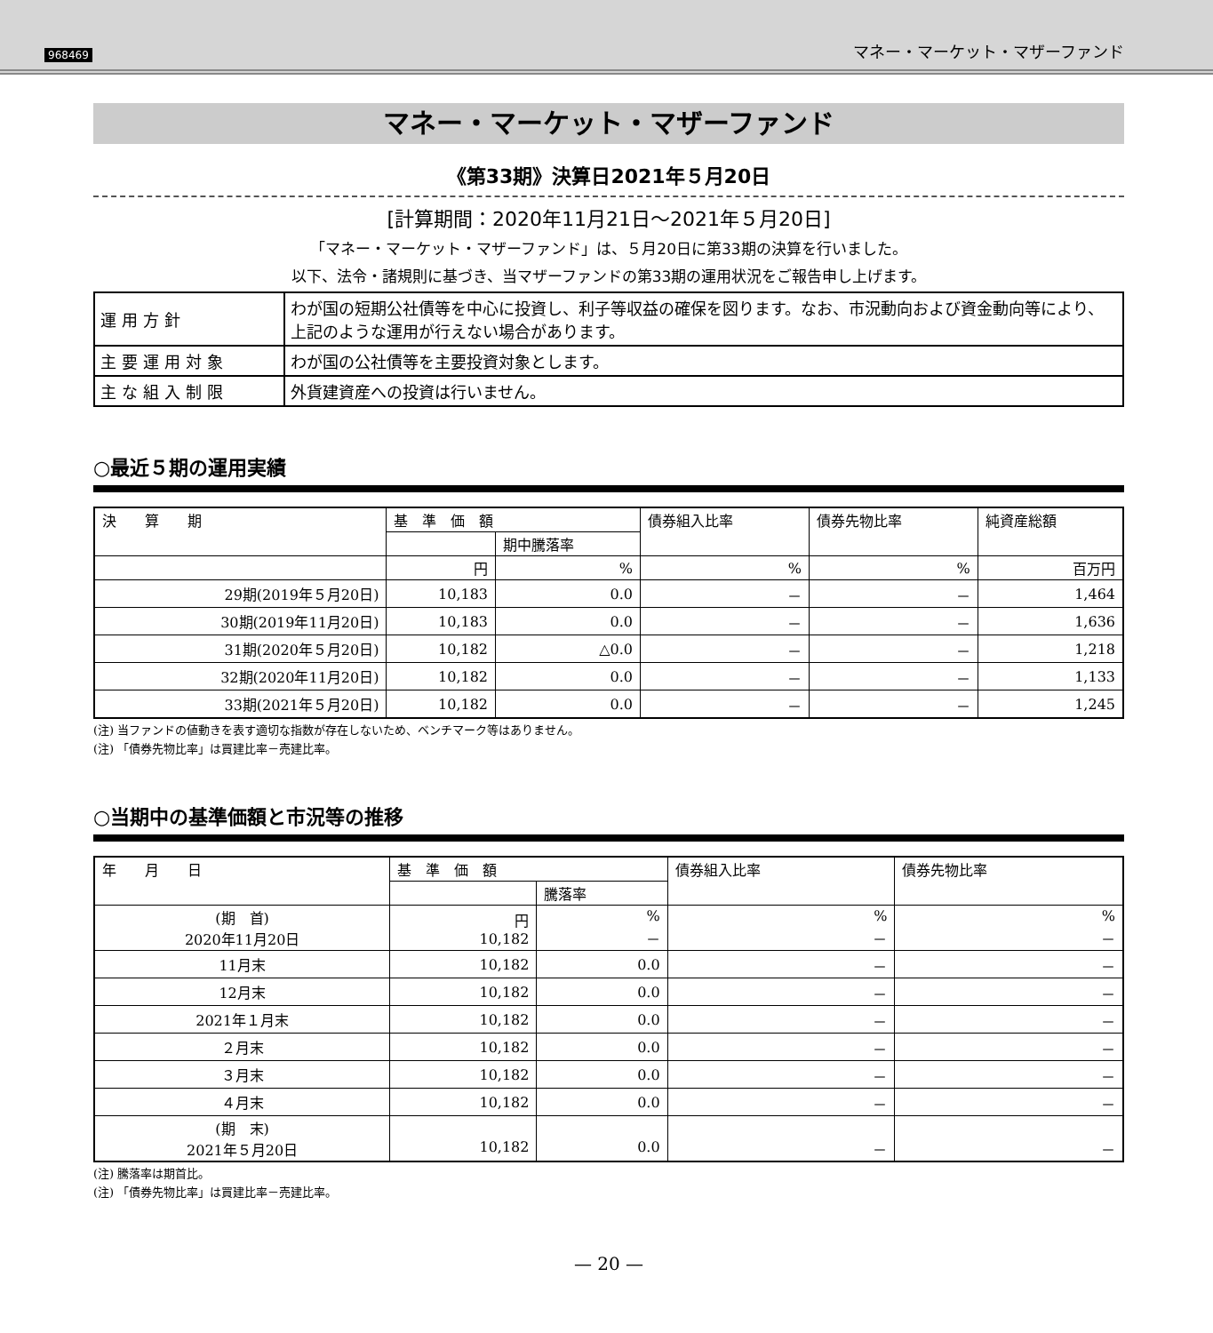968469 マネー・マーケット・マザーファンド
マネー・マーケット・マザーファンド
《第33期》決算日2021年５月20日
[計算期間：2020年11月21日～2021年５月20日]
「マネー・マーケット・マザーファンド」は、５月20日に第33期の決算を行いました。
以下、法令・諸規則に基づき、当マザーファンドの第33期の運用状況をご報告申し上げます。
| 運用方針 | わが国の短期公社債等を中心に投資し、利子等収益の確保を図ります。なお、市況動向および資金動向等により、上記のような運用が行えない場合があります。 |
| 主要運用対象 | わが国の公社債等を主要投資対象とします。 |
| 主な組入制限 | 外貨建資産への投資は行いません。 |
○最近５期の運用実績
| 決 算 期 | 基 準 価 額 | | 債券組入比率 | 債券先物比率 | 純資産総額 |
| --- | --- | --- | --- | --- | --- |
| | | 期中騰落率 | | | |
| | 円 | % | % | % | 百万円 |
| 29期(2019年５月20日) | 10,183 | 0.0 | － | － | 1,464 |
| 30期(2019年11月20日) | 10,183 | 0.0 | － | － | 1,636 |
| 31期(2020年５月20日) | 10,182 | △0.0 | － | － | 1,218 |
| 32期(2020年11月20日) | 10,182 | 0.0 | － | － | 1,133 |
| 33期(2021年５月20日) | 10,182 | 0.0 | － | － | 1,245 |
(注) 当ファンドの値動きを表す適切な指数が存在しないため、ベンチマーク等はありません。
(注) 「債券先物比率」は買建比率－売建比率。
○当期中の基準価額と市況等の推移
| 年 月 日 | 基 準 価 額 | | 債券組入比率 | 債券先物比率 |
| --- | --- | --- | --- | --- |
| | | 騰落率 | | |
| (期 首) 2020年11月20日 | 円 10,182 | % － | % － | % － |
| 11月末 | 10,182 | 0.0 | － | － |
| 12月末 | 10,182 | 0.0 | － | － |
| 2021年１月末 | 10,182 | 0.0 | － | － |
| ２月末 | 10,182 | 0.0 | － | － |
| ３月末 | 10,182 | 0.0 | － | － |
| ４月末 | 10,182 | 0.0 | － | － |
| (期 末) 2021年５月20日 | 10,182 | 0.0 | － | － |
(注) 騰落率は期首比。
(注) 「債券先物比率」は買建比率－売建比率。
— 20 —